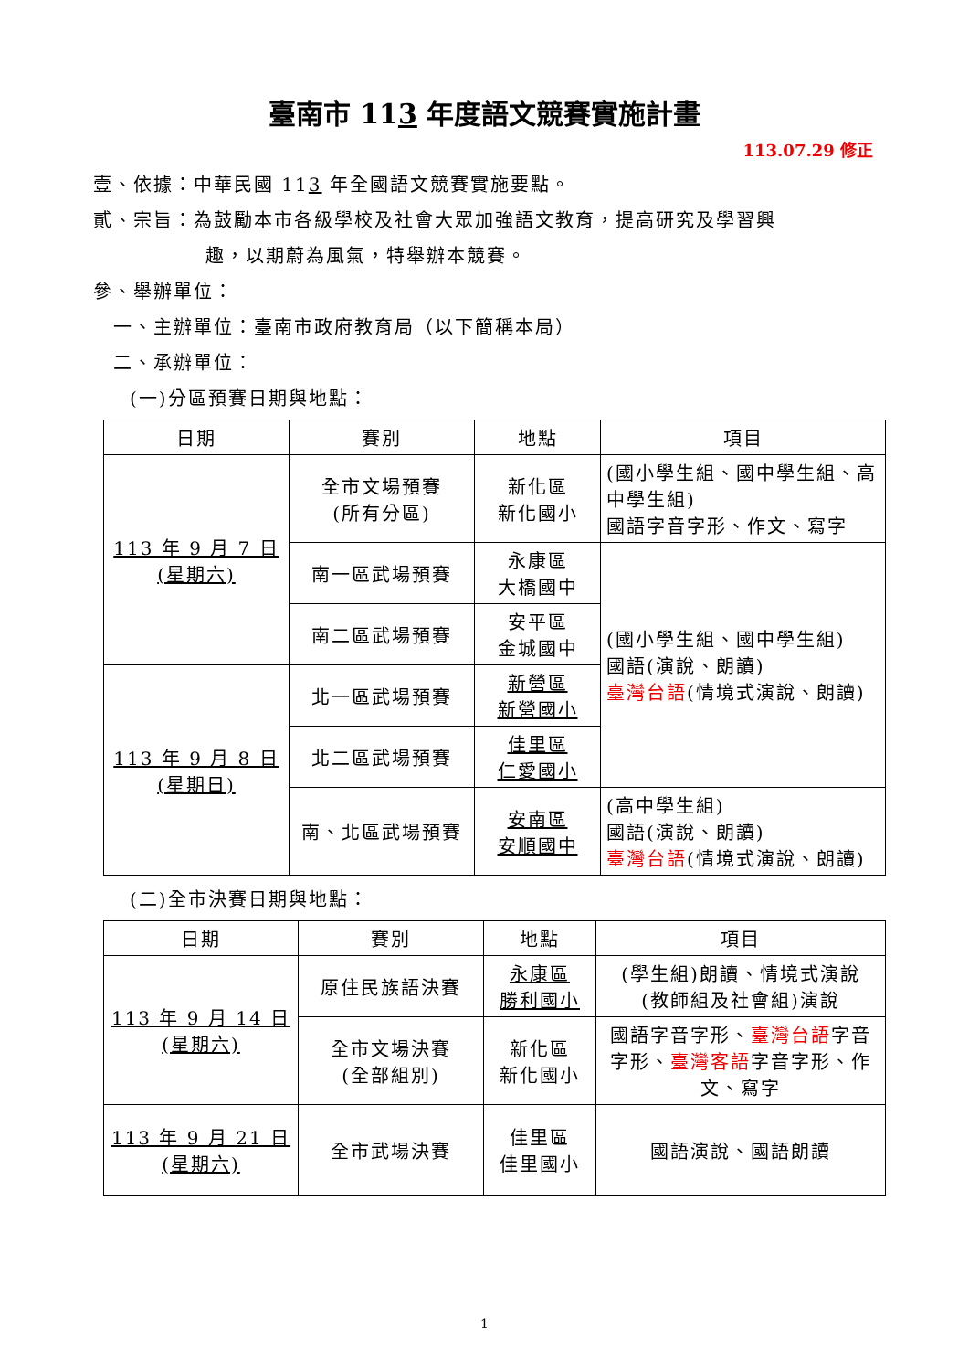臺南市 113 年度語文競賽實施計畫
113.07.29 修正
壹、依據：中華民國 113 年全國語文競賽實施要點。
貳、宗旨：為鼓勵本市各級學校及社會大眾加強語文教育，提高研究及學習興
趣，以期蔚為風氣，特舉辦本競賽。
參、舉辦單位：
一、主辦單位：臺南市政府教育局（以下簡稱本局）
二、承辦單位：
(一)分區預賽日期與地點：
| 日期 | 賽別 | 地點 | 項目 |
| --- | --- | --- | --- |
| 113 年 9 月 7 日 (星期六) | 全市文場預賽 (所有分區) | 新化區 新化國小 | (國小學生組、國中學生組、高中學生組) 國語字音字形、作文、寫字 |
| | 南一區武場預賽 | 永康區 大橋國中 | (國小學生組、國中學生組) 國語(演說、朗讀) 臺灣台語 (情境式演說、朗讀) |
| | 南二區武場預賽 | 安平區 金城國中 | |
| 113 年 9 月 8 日 (星期日) | 北一區武場預賽 | 新營區 新營國小 | |
| | 北二區武場預賽 | 佳里區 仁愛國小 | |
| | 南、北區武場預賽 | 安南區 安順國中 | (高中學生組) 國語(演說、朗讀) 臺灣台語 (情境式演說、朗讀) |
(二)全市決賽日期與地點：
| 日期 | 賽別 | 地點 | 項目 |
| --- | --- | --- | --- |
| 113 年 9 月 14 日 (星期六) | 原住民族語決賽 | 永康區 勝利國小 | (學生組)朗讀、情境式演說 (教師組及社會組)演說 |
| | 全市文場決賽 (全部組別) | 新化區 新化國小 | 國語字音字形、 臺灣台語 字音字形、 臺灣客語 字音字形、作文、寫字 |
| 113 年 9 月 21 日 (星期六) | 全市武場決賽 | 佳里區 佳里國小 | 國語演說、國語朗讀 |
1